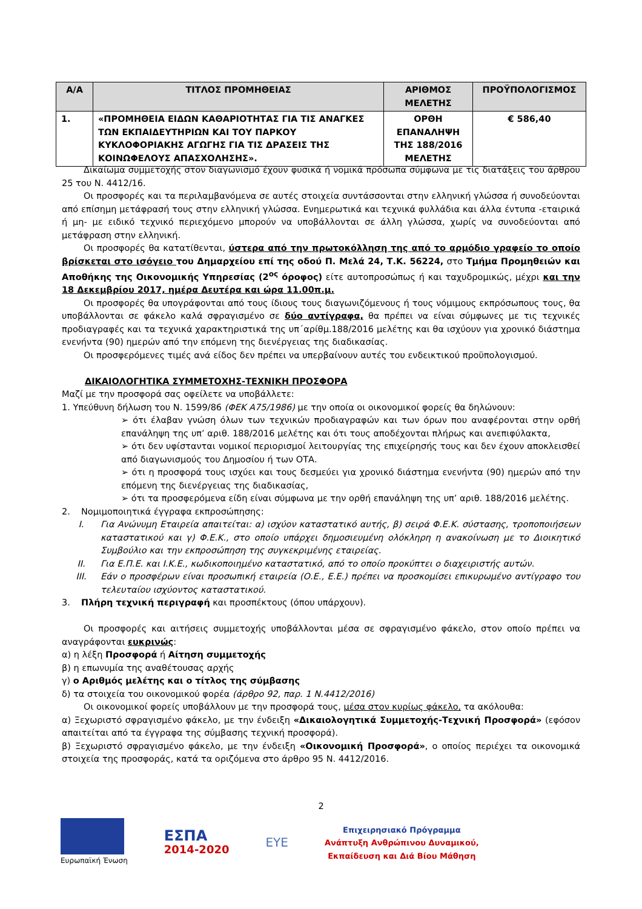| Α/Α | ΤΙΤΛΟΣ ΠΡΟΜΗΘΕΙΑΣ | ΑΡΙΘΜΟΣ ΜΕΛΕΤΗΣ | ΠΡΟΫΠΟΛΟΓΙΣΜΟΣ |
| --- | --- | --- | --- |
| 1. | «ΠΡΟΜΗΘΕΙΑ ΕΙΔΩΝ ΚΑΘΑΡΙΟΤΗΤΑΣ ΓΙΑ ΤΙΣ ΑΝΑΓΚΕΣ ΤΩΝ ΕΚΠΑΙΔΕΥΤΗΡΙΩΝ ΚΑΙ ΤΟΥ ΠΑΡΚΟΥ ΚΥΚΛΟΦΟΡΙΑΚΗΣ ΑΓΩΓΗΣ ΓΙΑ ΤΙΣ ΔΡΑΣΕΙΣ ΤΗΣ ΚΟΙΝΩΦΕΛΟΥΣ ΑΠΑΣΧΟΛΗΣΗΣ». | ΟΡΘΗ ΕΠΑΝΑΛΗΨΗ ΤΗΣ 188/2016 ΜΕΛΕΤΗΣ | € 586,40 |
Δικαίωμα συμμετοχής στον διαγωνισμό έχουν φυσικά ή νομικά πρόσωπα σύμφωνα με τις διατάξεις του άρθρου 25 του Ν. 4412/16.
Οι προσφορές και τα περιλαμβανόμενα σε αυτές στοιχεία συντάσσονται στην ελληνική γλώσσα ή συνοδεύονται από επίσημη μετάφρασή τους στην ελληνική γλώσσα. Ενημερωτικά και τεχνικά φυλλάδια και άλλα έντυπα -εταιρικά ή μη- με ειδικό τεχνικό περιεχόμενο μπορούν να υποβάλλονται σε άλλη γλώσσα, χωρίς να συνοδεύονται από μετάφραση στην ελληνική.
Οι προσφορές θα κατατίθενται, ύστερα από την πρωτοκόλληση της από το αρμόδιο γραφείο το οποίο βρίσκεται στο ισόγειο του Δημαρχείου επί της οδού Π. Μελά 24, Τ.Κ. 56224, στο Τμήμα Προμηθειών και Αποθήκης της Οικονομικής Υπηρεσίας (2<sup>ος</sup> όροφος) είτε αυτοπροσώπως ή και ταχυδρομικώς, μέχρι και την 18 Δεκεμβρίου 2017, ημέρα Δευτέρα και ώρα 11.00π.μ.
Οι προσφορές θα υπογράφονται από τους ίδιους τους διαγωνιζόμενους ή τους νόμιμους εκπρόσωπους τους, θα υποβάλλονται σε φάκελο καλά σφραγισμένο σε δύο αντίγραφα, θα πρέπει να είναι σύμφωνες με τις τεχνικές προδιαγραφές και τα τεχνικά χαρακτηριστικά της υπ΄αρίθμ.188/2016 μελέτης και θα ισχύουν για χρονικό διάστημα ενενήντα (90) ημερών από την επόμενη της διενέργειας της διαδικασίας.
Οι προσφερόμενες τιμές ανά είδος δεν πρέπει να υπερβαίνουν αυτές του ενδεικτικού προϋπολογισμού.
ΔΙΚΑΙΟΛΟΓΗΤΙΚΑ ΣΥΜΜΕΤΟΧΗΣ-ΤΕΧΝΙΚΗ ΠΡΟΣΦΟΡΑ
Μαζί με την προσφορά σας οφείλετε να υποβάλλετε:
1. Υπεύθυνη δήλωση του Ν. 1599/86 (ΦΕΚ Α75/1986) με την οποία οι οικονομικοί φορείς θα δηλώνουν:
➢ ότι έλαβαν γνώση όλων των τεχνικών προδιαγραφών και των όρων που αναφέρονται στην ορθή επανάληψη της υπ’ αριθ. 188/2016 μελέτης και ότι τους αποδέχονται πλήρως και ανεπιφύλακτα,
➢ ότι δεν υφίστανται νομικοί περιορισμοί λειτουργίας της επιχείρησής τους και δεν έχουν αποκλεισθεί από διαγωνισμούς του Δημοσίου ή των ΟΤΑ.
➢ ότι η προσφορά τους ισχύει και τους δεσμεύει για χρονικό διάστημα ενενήντα (90) ημερών από την επόμενη της διενέργειας της διαδικασίας,
➢ ότι τα προσφερόμενα είδη είναι σύμφωνα με την ορθή επανάληψη της υπ’ αριθ. 188/2016 μελέτης.
2. Νομιμοποιητικά έγγραφα εκπροσώπησης:
I. Για Ανώνυμη Εταιρεία απαιτείται: α) ισχύον καταστατικό αυτής, β) σειρά Φ.Ε.Κ. σύστασης, τροποποιήσεων καταστατικού και γ) Φ.Ε.Κ., στο οποίο υπάρχει δημοσιευμένη ολόκληρη η ανακοίνωση με το Διοικητικό Συμβούλιο και την εκπροσώπηση της συγκεκριμένης εταιρείας.
II. Για Ε.Π.Ε. και Ι.Κ.Ε., κωδικοποιημένο καταστατικό, από το οποίο προκύπτει ο διαχειριστής αυτών.
III. Εάν ο προσφέρων είναι προσωπική εταιρεία (Ο.Ε., Ε.Ε.) πρέπει να προσκομίσει επικυρωμένο αντίγραφο του τελευταίου ισχύοντος καταστατικού.
3. Πλήρη τεχνική περιγραφή και προσπέκτους (όπου υπάρχουν).
Οι προσφορές και αιτήσεις συμμετοχής υποβάλλονται μέσα σε σφραγισμένο φάκελο, στον οποίο πρέπει να αναγράφονται ευκρινώς:
α) η λέξη Προσφορά ή Αίτηση συμμετοχής
β) η επωνυμία της αναθέτουσας αρχής
γ) ο Αριθμός μελέτης και ο τίτλος της σύμβασης
δ) τα στοιχεία του οικονομικού φορέα (άρθρο 92, παρ. 1 Ν.4412/2016)
Οι οικονομικοί φορείς υποβάλλουν με την προσφορά τους, μέσα στον κυρίως φάκελο, τα ακόλουθα:
α) Ξεχωριστό σφραγισμένο φάκελο, με την ένδειξη «Δικαιολογητικά Συμμετοχής-Τεχνική Προσφορά» (εφόσον απαιτείται από τα έγγραφα της σύμβασης τεχνική προσφορά).
β) Ξεχωριστό σφραγισμένο φάκελο, με την ένδειξη «Οικονομική Προσφορά», ο οποίος περιέχει τα οικονομικά στοιχεία της προσφοράς, κατά τα οριζόμενα στο άρθρο 95 Ν. 4412/2016.
2
Ευρωπαϊκή Ένωση
ΕΣΠΑ
2014-2020
ΕΥΕ
Επιχειρησιακό Πρόγραμμα
Ανάπτυξη Ανθρώπινου Δυναμικού,
Εκπαίδευση και Διά Βίου Μάθηση